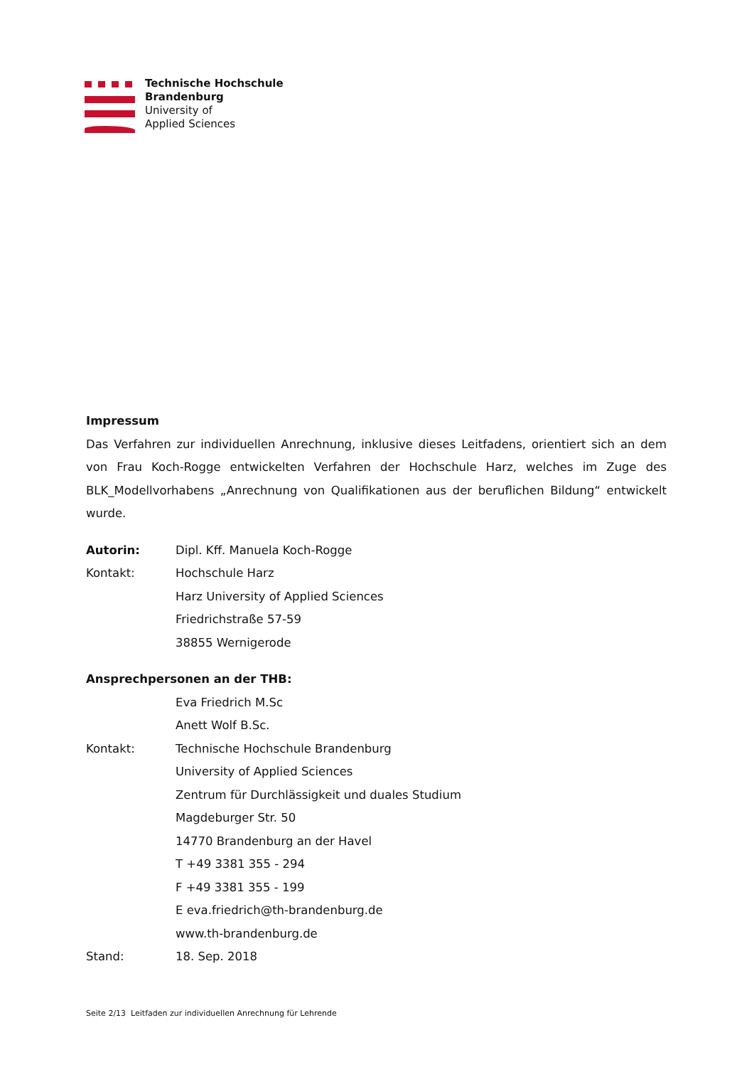Technische Hochschule
Brandenburg
University of
Applied Sciences
Impressum
Das Verfahren zur individuellen Anrechnung, inklusive dieses Leitfadens, orientiert sich an dem von Frau Koch-Rogge entwickelten Verfahren der Hochschule Harz, welches im Zuge des BLK_Modellvorhabens „Anrechnung von Qualifikationen aus der beruflichen Bildung“ entwickelt wurde.
Autorin: Dipl. Kff. Manuela Koch-Rogge
Kontakt: Hochschule Harz
Harz University of Applied Sciences
Friedrichstraße 57-59
38855 Wernigerode
Ansprechpersonen an der THB:
Eva Friedrich M.Sc
Anett Wolf B.Sc.
Kontakt: Technische Hochschule Brandenburg
University of Applied Sciences
Zentrum für Durchlässigkeit und duales Studium
Magdeburger Str. 50
14770 Brandenburg an der Havel
T +49 3381 355 - 294
F +49 3381 355 - 199
E eva.friedrich@th-brandenburg.de
www.th-brandenburg.de
Stand: 18. Sep. 2018
Seite 2/13 Leitfaden zur individuellen Anrechnung für Lehrende